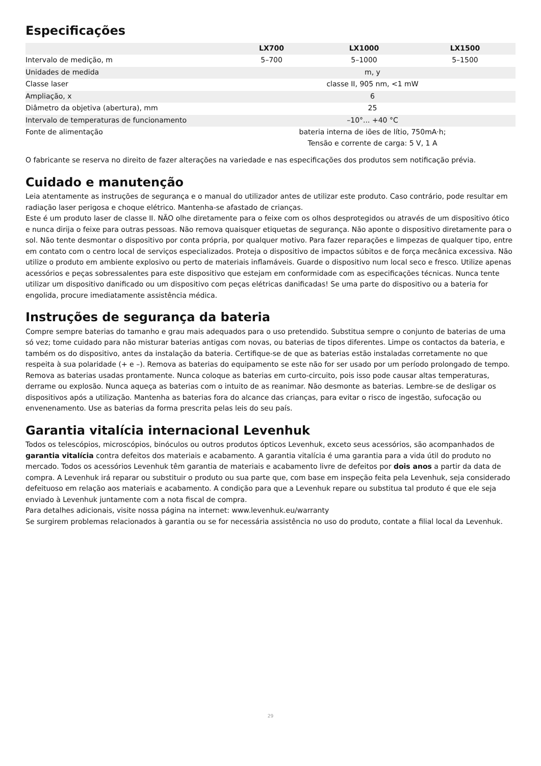Especificações
| | LX700 | LX1000 | LX1500 |
| --- | --- | --- | --- |
| Intervalo de medição, m | 5–700 | 5–1000 | 5–1500 |
| Unidades de medida | m, y | | |
| Classe laser | classe II, 905 nm, <1 mW | | |
| Ampliação, x | 6 | | |
| Diâmetro da objetiva (abertura), mm | 25 | | |
| Intervalo de temperaturas de funcionamento | –10°... +40 °C | | |
| Fonte de alimentação | bateria interna de iões de lítio, 750mA·h; Tensão e corrente de carga: 5 V, 1 A | | |
O fabricante se reserva no direito de fazer alterações na variedade e nas especificações dos produtos sem notificação prévia.
Cuidado e manutenção
Leia atentamente as instruções de segurança e o manual do utilizador antes de utilizar este produto. Caso contrário, pode resultar em radiação laser perigosa e choque elétrico. Mantenha-se afastado de crianças.
Este é um produto laser de classe II. NÃO olhe diretamente para o feixe com os olhos desprotegidos ou através de um dispositivo ótico e nunca dirija o feixe para outras pessoas. Não remova quaisquer etiquetas de segurança. Não aponte o dispositivo diretamente para o sol. Não tente desmontar o dispositivo por conta própria, por qualquer motivo. Para fazer reparações e limpezas de qualquer tipo, entre em contato com o centro local de serviços especializados. Proteja o dispositivo de impactos súbitos e de força mecânica excessiva. Não utilize o produto em ambiente explosivo ou perto de materiais inflamáveis. Guarde o dispositivo num local seco e fresco. Utilize apenas acessórios e peças sobressalentes para este dispositivo que estejam em conformidade com as especificações técnicas. Nunca tente utilizar um dispositivo danificado ou um dispositivo com peças elétricas danificadas! Se uma parte do dispositivo ou a bateria for engolida, procure imediatamente assistência médica.
Instruções de segurança da bateria
Compre sempre baterias do tamanho e grau mais adequados para o uso pretendido. Substitua sempre o conjunto de baterias de uma só vez; tome cuidado para não misturar baterias antigas com novas, ou baterias de tipos diferentes. Limpe os contactos da bateria, e também os do dispositivo, antes da instalação da bateria. Certifique-se de que as baterias estão instaladas corretamente no que respeita à sua polaridade (+ e –). Remova as baterias do equipamento se este não for ser usado por um período prolongado de tempo. Remova as baterias usadas prontamente. Nunca coloque as baterias em curto-circuito, pois isso pode causar altas temperaturas, derrame ou explosão. Nunca aqueça as baterias com o intuito de as reanimar. Não desmonte as baterias. Lembre-se de desligar os dispositivos após a utilização. Mantenha as baterias fora do alcance das crianças, para evitar o risco de ingestão, sufocação ou envenenamento. Use as baterias da forma prescrita pelas leis do seu país.
Garantia vitalícia internacional Levenhuk
Todos os telescópios, microscópios, binóculos ou outros produtos ópticos Levenhuk, exceto seus acessórios, são acompanhados de garantia vitalícia contra defeitos dos materiais e acabamento. A garantia vitalícia é uma garantia para a vida útil do produto no mercado. Todos os acessórios Levenhuk têm garantia de materiais e acabamento livre de defeitos por dois anos a partir da data de compra. A Levenhuk irá reparar ou substituir o produto ou sua parte que, com base em inspeção feita pela Levenhuk, seja considerado defeituoso em relação aos materiais e acabamento. A condição para que a Levenhuk repare ou substitua tal produto é que ele seja enviado à Levenhuk juntamente com a nota fiscal de compra.
Para detalhes adicionais, visite nossa página na internet: www.levenhuk.eu/warranty
Se surgirem problemas relacionados à garantia ou se for necessária assistência no uso do produto, contate a filial local da Levenhuk.
29